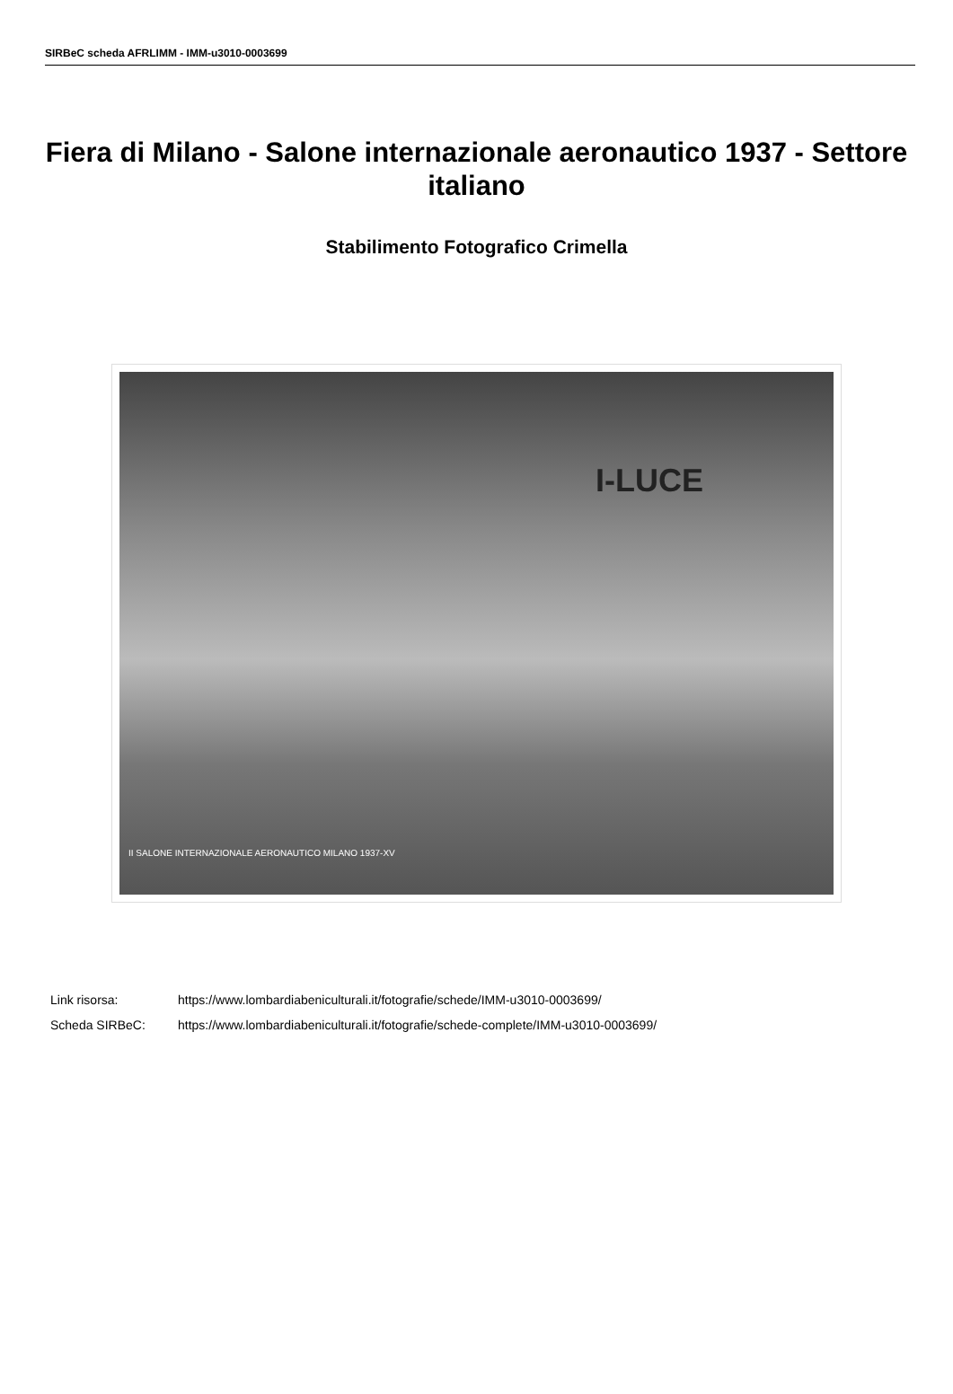SIRBeC scheda AFRLIMM - IMM-u3010-0003699
Fiera di Milano - Salone internazionale aeronautico 1937 - Settore italiano
Stabilimento Fotografico Crimella
I-LUCE
II SALONE INTERNAZIONALE AERONAUTICO MILANO 1937-XV
Link risorsa: https://www.lombardiabeniculturali.it/fotografie/schede/IMM-u3010-0003699/
Scheda SIRBeC: https://www.lombardiabeniculturali.it/fotografie/schede-complete/IMM-u3010-0003699/